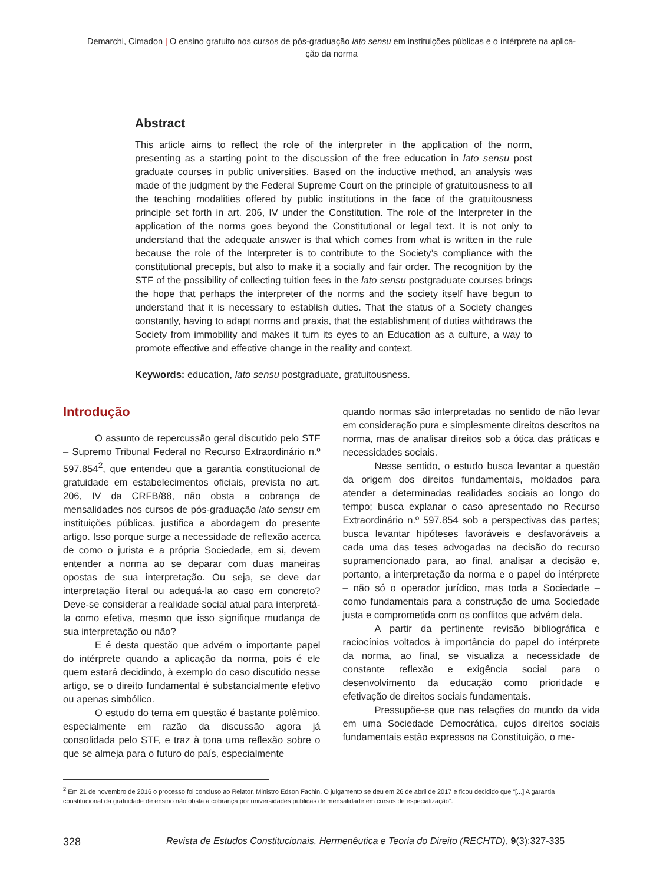Demarchi, Cimadon | O ensino gratuito nos cursos de pós-graduação lato sensu em instituições públicas e o intérprete na aplica-
ção da norma
Abstract
This article aims to reflect the role of the interpreter in the application of the norm, presenting as a starting point to the discussion of the free education in lato sensu post graduate courses in public universities. Based on the inductive method, an analysis was made of the judgment by the Federal Supreme Court on the principle of gratuitousness to all the teaching modalities offered by public institutions in the face of the gratuitousness principle set forth in art. 206, IV under the Constitution. The role of the Interpreter in the application of the norms goes beyond the Constitutional or legal text. It is not only to understand that the adequate answer is that which comes from what is written in the rule because the role of the Interpreter is to contribute to the Society’s compliance with the constitutional precepts, but also to make it a socially and fair order. The recognition by the STF of the possibility of collecting tuition fees in the lato sensu postgraduate courses brings the hope that perhaps the interpreter of the norms and the society itself have begun to understand that it is necessary to establish duties. That the status of a Society changes constantly, having to adapt norms and praxis, that the establishment of duties withdraws the Society from immobility and makes it turn its eyes to an Education as a culture, a way to promote effective and effective change in the reality and context.
Keywords: education, lato sensu postgraduate, gratuitousness.
Introdução
O assunto de repercussão geral discutido pelo STF – Supremo Tribunal Federal no Recurso Extraordinário n.º 597.854<sup>2</sup>, que entendeu que a garantia constitucional de gratuidade em estabelecimentos oficiais, prevista no art. 206, IV da CRFB/88, não obsta a cobrança de mensalidades nos cursos de pós-graduação lato sensu em instituições públicas, justifica a abordagem do presente artigo. Isso porque surge a necessidade de reflexão acerca de como o jurista e a própria Sociedade, em si, devem entender a norma ao se deparar com duas maneiras opostas de sua interpretação. Ou seja, se deve dar interpretação literal ou adequá-la ao caso em concreto? Deve-se considerar a realidade social atual para interpretá-la como efetiva, mesmo que isso signifique mudança de sua interpretação ou não?
E é desta questão que advém o importante papel do intérprete quando a aplicação da norma, pois é ele quem estará decidindo, à exemplo do caso discutido nesse artigo, se o direito fundamental é substancialmente efetivo ou apenas simbólico.
O estudo do tema em questão é bastante polêmico, especialmente em razão da discussão agora já consolidada pelo STF, e traz à tona uma reflexão sobre o que se almeja para o futuro do país, especialmente
quando normas são interpretadas no sentido de não levar em consideração pura e simplesmente direitos descritos na norma, mas de analisar direitos sob a ótica das práticas e necessidades sociais.
Nesse sentido, o estudo busca levantar a questão da origem dos direitos fundamentais, moldados para atender a determinadas realidades sociais ao longo do tempo; busca explanar o caso apresentado no Recurso Extraordinário n.º 597.854 sob a perspectivas das partes; busca levantar hipóteses favoráveis e desfavoráveis a cada uma das teses advogadas na decisão do recurso supramencionado para, ao final, analisar a decisão e, portanto, a interpretação da norma e o papel do intérprete – não só o operador jurídico, mas toda a Sociedade – como fundamentais para a construção de uma Sociedade justa e comprometida com os conflitos que advém dela.
A partir da pertinente revisão bibliográfica e raciocínios voltados à importância do papel do intérprete da norma, ao final, se visualiza a necessidade de constante reflexão e exigência social para o desenvolvimento da educação como prioridade e efetivação de direitos sociais fundamentais.
Pressupõe-se que nas relações do mundo da vida em uma Sociedade Democrática, cujos direitos sociais fundamentais estão expressos na Constituição, o me-
<sup>2</sup> Em 21 de novembro de 2016 o processo foi concluso ao Relator, Ministro Edson Fachin. O julgamento se deu em 26 de abril de 2017 e ficou decidido que “[...]’A garantia constitucional da gratuidade de ensino não obsta a cobrança por universidades públicas de mensalidade em cursos de especialização”.
328 Revista de Estudos Constitucionais, Hermenêutica e Teoria do Direito (RECHTD), 9(3):327-335